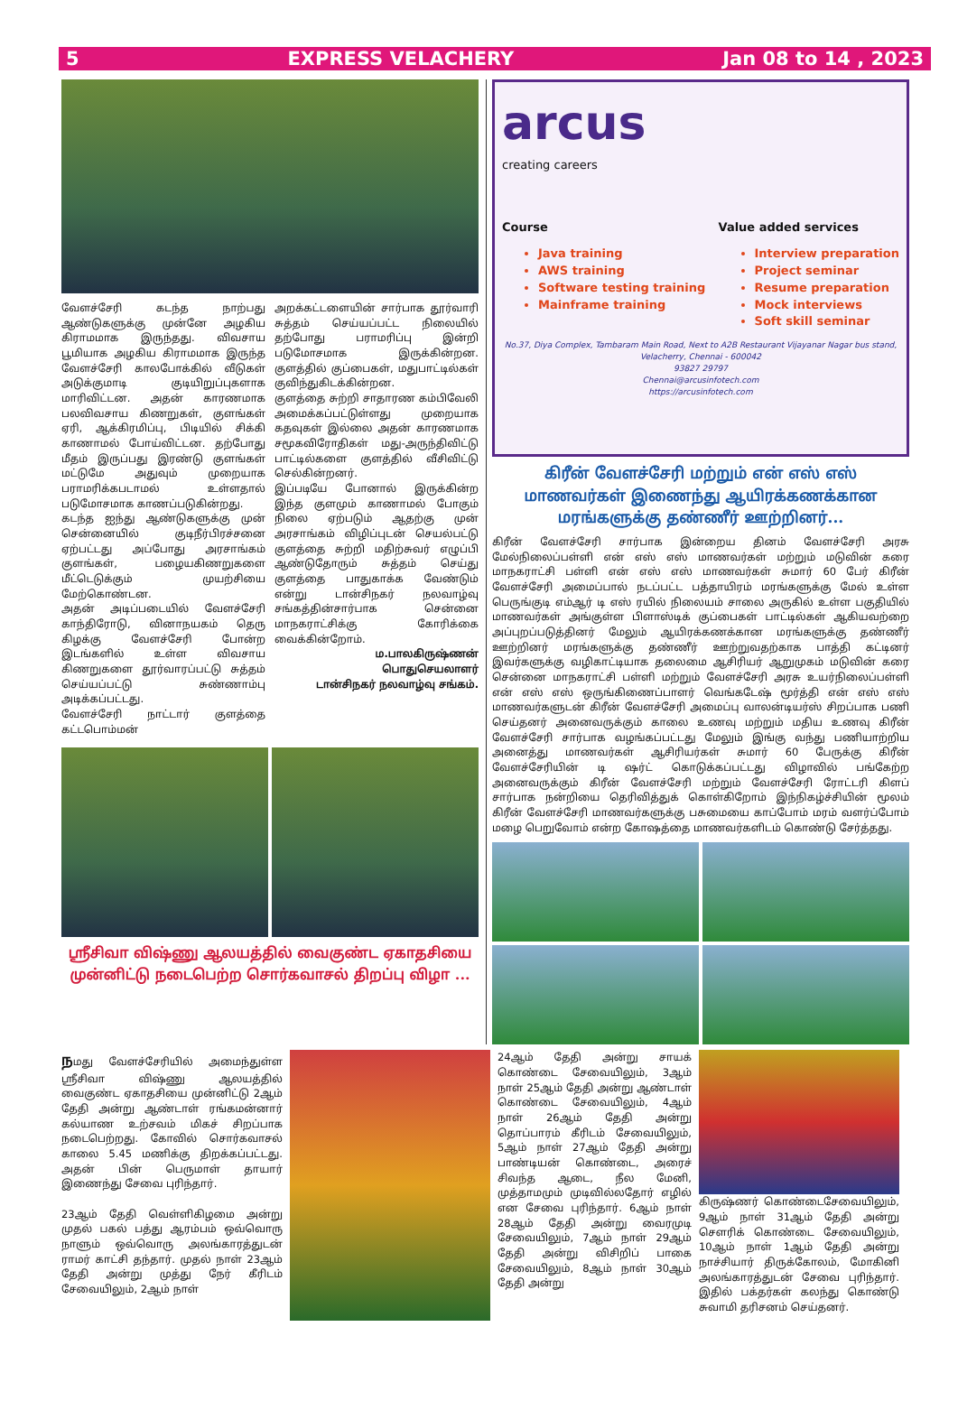5 EXPRESS VELACHERY Jan 08 to 14 , 2023
வேளச்சேரி கடந்த நாற்பது ஆண்டுகளுக்கு முன்னே அழகிய கிராமமாக இருந்தது. விவசாய பூமியாக அழகிய கிராமமாக இருந்த வேளச்சேரி காலபோக்கில் வீடுகள் அடுக்குமாடி குடியிறுப்புகளாக மாரிவிட்டன. அதன் காரணமாக பலவிவசாய கிணறுகள், குளங்கள் ஏரி, ஆக்கிரமிப்பு, பிடியில் சிக்கி காணாமல் போய்விட்டன. தற்போது மீதம் இருப்பது இரண்டு குளங்கள் மட்டுமே அதுவும் முறையாக பராமரிக்கபடாமல் உள்ளதால் படுமோசமாக காணப்படுகின்றது.
கடந்த ஐந்து ஆண்டுகளுக்கு முன் சென்னையில் குடிநீர்பிரச்சனை ஏற்பட்டது அப்போது அரசாங்கம் குளங்கள், பழையகிணறுகளை மீட்டெடுக்கும் முயற்சியை மேற்கொண்டன.
அதன் அடிப்படையில் வேளச்சேரி காந்திரோடு, வினாநயகம் தெரு கிழக்கு வேளச்சேரி போன்ற இடங்களில் உள்ள விவசாய கிணறுகளை தூர்வாரப்பட்டு சுத்தம் செய்யப்பட்டு சுண்ணாம்பு அடிக்கப்பட்டது.
வேளச்சேரி நாட்டார் குளத்தை கட்டபொம்மன்
அறக்கட்டளையின் சார்பாக தூர்வாரி சுத்தம் செய்யப்பட்ட நிலையில் தற்போது பராமரிப்பு இன்றி படுமோசமாக இருக்கின்றன. குளத்தில் குப்பைகள், மதுபாட்டில்கள் குவிந்துகிடக்கின்றன.
குளத்தை சுற்றி சாதாரண கம்பிவேலி அமைக்கப்பட்டுள்ளது முறையாக கதவுகள் இல்லை அதன் காரணமாக சமூகவிரோதிகள் மது-அருந்திவிட்டு பாட்டில்களை குளத்தில் வீசிவிட்டு செல்கின்றனர்.
இப்படியே போனால் இருக்கின்ற இந்த குளமும் காணாமல் போகும் நிலை ஏற்படும் ஆதற்கு முன் அரசாங்கம் விழிப்புடன் செயல்பட்டு குளத்தை சுற்றி மதிற்சுவர் எழுப்பி ஆண்டுதோரும் சுத்தம் செய்து குளத்தை பாதுகாக்க வேண்டும் என்று டான்சிநகர் நலவாழ்வு சங்கத்தின்சார்பாக சென்னை மாநகராட்சிக்கு கோரிக்கை வைக்கின்றோம்.
ம.பாலகிருஷ்ணன்
பொதுசெயலாளர்
டான்சிநகர் நலவாழ்வு சங்கம்.
ஸ்ரீசிவா விஷ்ணு ஆலயத்தில் வைகுண்ட ஏகாதசியை முன்னிட்டு நடைபெற்ற சொர்கவாசல் திறப்பு விழா ...
arcus
creating careers
Course
Java training
AWS training
Software testing training
Mainframe training
Value added services
Interview preparation
Project seminar
Resume preparation
Mock interviews
Soft skill seminar
No.37, Diya Complex, Tambaram Main Road, Next to A2B Restaurant Vijayanar Nagar bus stand, Velacherry, Chennai - 600042
93827 29797
Chennai@arcusinfotech.com
https://arcusinfotech.com
கிரீன் வேளச்சேரி மற்றும் என் எஸ் எஸ் மாணவர்கள் இணைந்து ஆயிரக்கணக்கான மரங்களுக்கு தண்ணீர் ஊற்றினர்...
கிரீன் வேளச்சேரி சார்பாக இன்றைய தினம் வேளச்சேரி அரசு மேல்நிலைப்பள்ளி என் எஸ் எஸ் மாணவர்கள் மற்றும் மடுவின் கரை மாநகராட்சி பள்ளி என் எஸ் எஸ் மாணவர்கள் சுமார் 60 பேர் கிரீன் வேளச்சேரி அமைப்பால் நடப்பட்ட பத்தாயிரம் மரங்களுக்கு மேல் உள்ள பெருங்குடி எம்ஆர் டி எஸ் ரயில் நிலையம் சாலை அருகில் உள்ள பகுதியில் மாணவர்கள் அங்குள்ள பிளாஸ்டிக் குப்பைகள் பாட்டில்கள் ஆகியவற்றை அப்புறப்படுத்தினர் மேலும் ஆயிரக்கணக்கான மரங்களுக்கு தண்ணீர் ஊற்றினர் மரங்களுக்கு தண்ணீர் ஊற்றுவதற்காக பாத்தி கட்டினர் இவர்களுக்கு வழிகாட்டியாக தலைமை ஆசிரியர் ஆறுமுகம் மடுவின் கரை சென்னை மாநகராட்சி பள்ளி மற்றும் வேளச்சேரி அரசு உயர்நிலைப்பள்ளி என் எஸ் எஸ் ஒருங்கிணைப்பாளர் வெங்கடேஷ் மூர்த்தி என் எஸ் எஸ் மாணவர்களுடன் கிரீன் வேளச்சேரி அமைப்பு வாலன்டியர்ஸ் சிறப்பாக பணி செய்தனர் அனைவருக்கும் காலை உணவு மற்றும் மதிய உணவு கிரீன் வேளச்சேரி சார்பாக வழங்கப்பட்டது மேலும் இங்கு வந்து பணியாற்றிய அனைத்து மாணவர்கள் ஆசிரியர்கள் சுமார் 60 பேருக்கு கிரீன் வேளச்சேரியின் டி ஷர்ட் கொடுக்கப்பட்டது விழாவில் பங்கேற்ற அனைவருக்கும் கிரீன் வேளச்சேரி மற்றும் வேளச்சேரி ரோட்டரி கிளப் சார்பாக நன்றியை தெரிவித்துக் கொள்கிறோம் இந்நிகழ்ச்சியின் மூலம் கிரீன் வேளச்சேரி மாணவர்களுக்கு பசுமையை காப்போம் மரம் வளர்ப்போம் மழை பெறுவோம் என்ற கோஷத்தை மாணவர்களிடம் கொண்டு சேர்த்தது.
நமது வேளச்சேரியில் அமைந்துள்ள ஸ்ரீசிவா விஷ்ணு ஆலயத்தில் வைகுண்ட ஏகாதசியை முன்னிட்டு 2ஆம் தேதி அன்று ஆண்டாள் ரங்கமன்னார் கல்யாண உற்சவம் மிகச் சிறப்பாக நடைபெற்றது. கோவில் சொர்கவாசல் காலை 5.45 மணிக்கு திறக்கப்பட்டது. அதன் பின் பெருமாள் தாயார் இணைந்து சேவை புரிந்தார்.
23ஆம் தேதி வெள்ளிகிழமை அன்று முதல் பகல் பத்து ஆரம்பம் ஒவ்வொரு நாளும் ஒவ்வொரு அலங்காரத்துடன் ராமர் காட்சி தந்தார். முதல் நாள் 23ஆம் தேதி அன்று முத்து நேர் கீரிடம் சேவையிலும், 2ஆம் நாள்
24ஆம் தேதி அன்று சாயக் கொண்டை சேவையிலும், 3ஆம் நாள் 25ஆம் தேதி அன்று ஆண்டாள் கொண்டை சேவையிலும், 4ஆம் நாள் 26ஆம் தேதி அன்று தொப்பாரம் கீரிடம் சேவையிலும், 5ஆம் நாள் 27ஆம் தேதி அன்று பாண்டியன் கொண்டை, அரைச் சிவந்த ஆடை, நீல மேனி, முத்தாமமும் முடிவில்லதோர் எழில் என சேவை புரிந்தார். 6ஆம் நாள் 28ஆம் தேதி அன்று வைரமுடி சேவையிலும், 7ஆம் நாள் 29ஆம் தேதி அன்று விசிறிப் பாகை சேவையிலும், 8ஆம் நாள் 30ஆம் தேதி அன்று
கிருஷ்ணர் கொண்டைசேவையிலும், 9ஆம் நாள் 31ஆம் தேதி அன்று சௌரிக் கொண்டை சேவையிலும், 10ஆம் நாள் 1ஆம் தேதி அன்று நாச்சியார் திருக்கோலம், மோகினி அலங்காரத்துடன் சேவை புரிந்தார். இதில் பக்தர்கள் கலந்து கொண்டு சுவாமி தரிசனம் செய்தனர்.